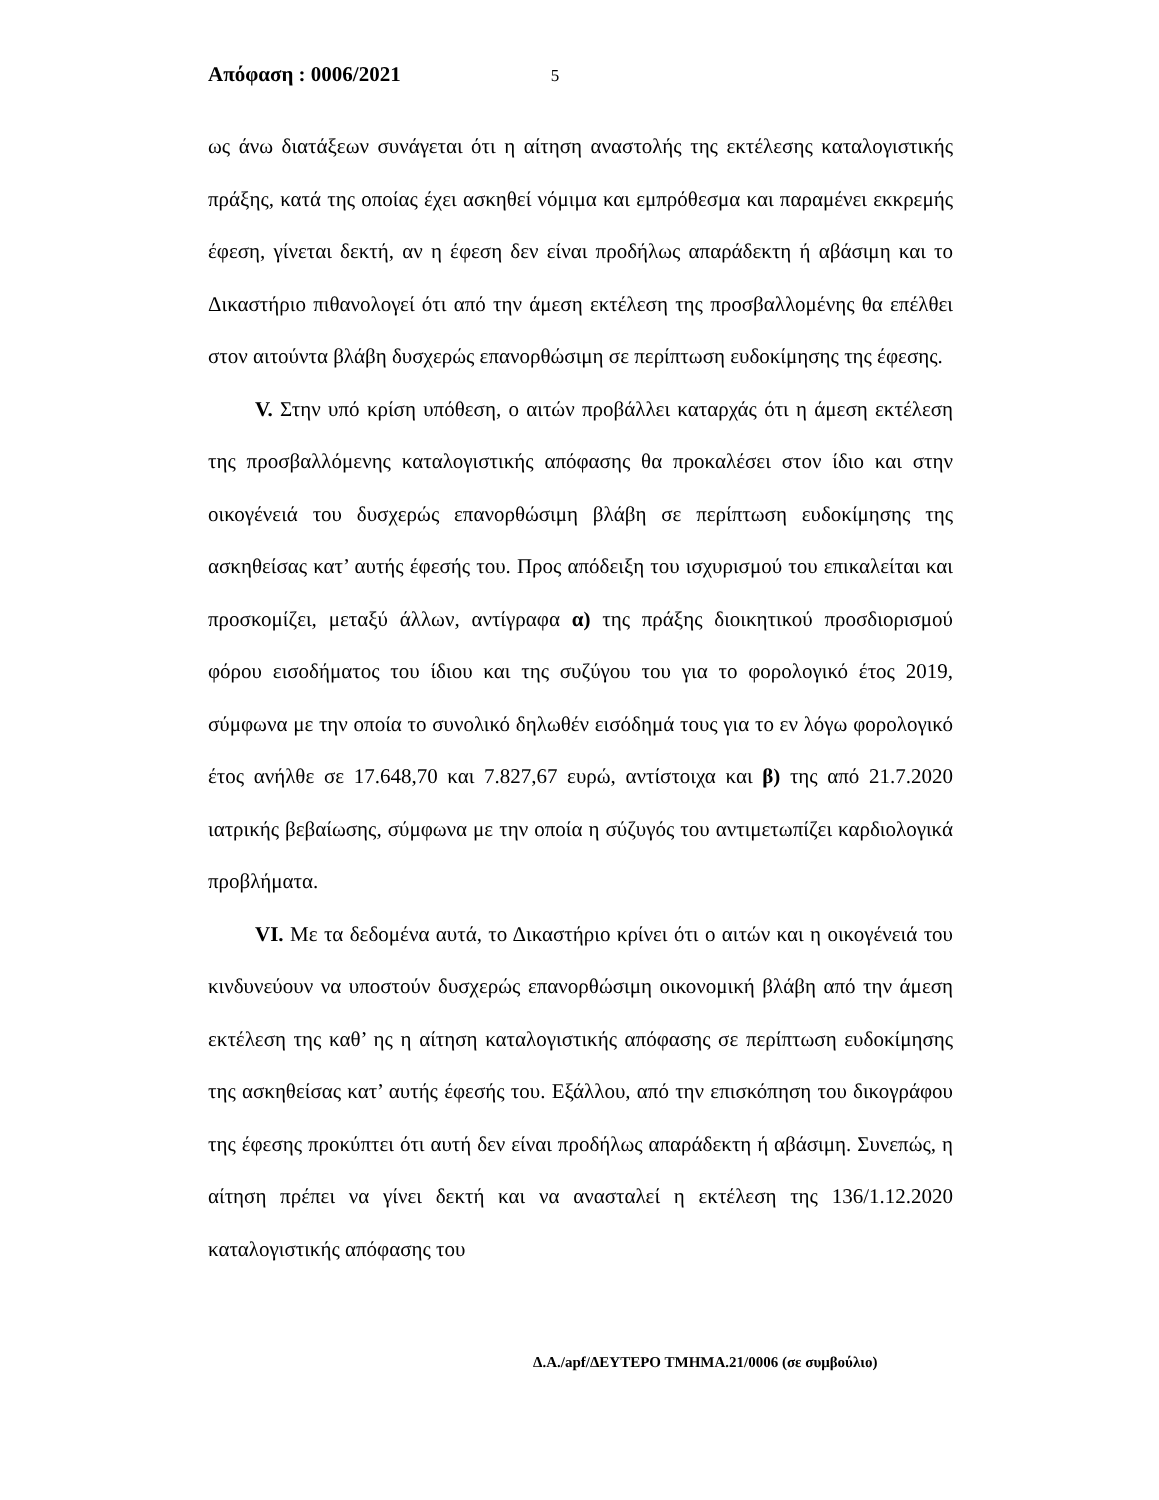Απόφαση : 0006/2021 5
ως άνω διατάξεων συνάγεται ότι η αίτηση αναστολής της εκτέλεσης καταλογιστικής πράξης, κατά της οποίας έχει ασκηθεί νόμιμα και εμπρόθεσμα και παραμένει εκκρεμής έφεση, γίνεται δεκτή, αν η έφεση δεν είναι προδήλως απαράδεκτη ή αβάσιμη και το Δικαστήριο πιθανολογεί ότι από την άμεση εκτέλεση της προσβαλλομένης θα επέλθει στον αιτούντα βλάβη δυσχερώς επανορθώσιμη σε περίπτωση ευδοκίμησης της έφεσης.
V. Στην υπό κρίση υπόθεση, ο αιτών προβάλλει καταρχάς ότι η άμεση εκτέλεση της προσβαλλόμενης καταλογιστικής απόφασης θα προκαλέσει στον ίδιο και στην οικογένειά του δυσχερώς επανορθώσιμη βλάβη σε περίπτωση ευδοκίμησης της ασκηθείσας κατ’ αυτής έφεσής του. Προς απόδειξη του ισχυρισμού του επικαλείται και προσκομίζει, μεταξύ άλλων, αντίγραφα α) της πράξης διοικητικού προσδιορισμού φόρου εισοδήματος του ίδιου και της συζύγου του για το φορολογικό έτος 2019, σύμφωνα με την οποία το συνολικό δηλωθέν εισόδημά τους για το εν λόγω φορολογικό έτος ανήλθε σε 17.648,70 και 7.827,67 ευρώ, αντίστοιχα και β) της από 21.7.2020 ιατρικής βεβαίωσης, σύμφωνα με την οποία η σύζυγός του αντιμετωπίζει καρδιολογικά προβλήματα.
VI. Με τα δεδομένα αυτά, το Δικαστήριο κρίνει ότι ο αιτών και η οικογένειά του κινδυνεύουν να υποστούν δυσχερώς επανορθώσιμη οικονομική βλάβη από την άμεση εκτέλεση της καθ’ ης η αίτηση καταλογιστικής απόφασης σε περίπτωση ευδοκίμησης της ασκηθείσας κατ’ αυτής έφεσής του. Εξάλλου, από την επισκόπηση του δικογράφου της έφεσης προκύπτει ότι αυτή δεν είναι προδήλως απαράδεκτη ή αβάσιμη. Συνεπώς, η αίτηση πρέπει να γίνει δεκτή και να ανασταλεί η εκτέλεση της 136/1.12.2020 καταλογιστικής απόφασης του
Δ.Α./apf/ΔΕΥΤΕΡΟ ΤΜΗΜΑ.21/0006 (σε συμβούλιο)